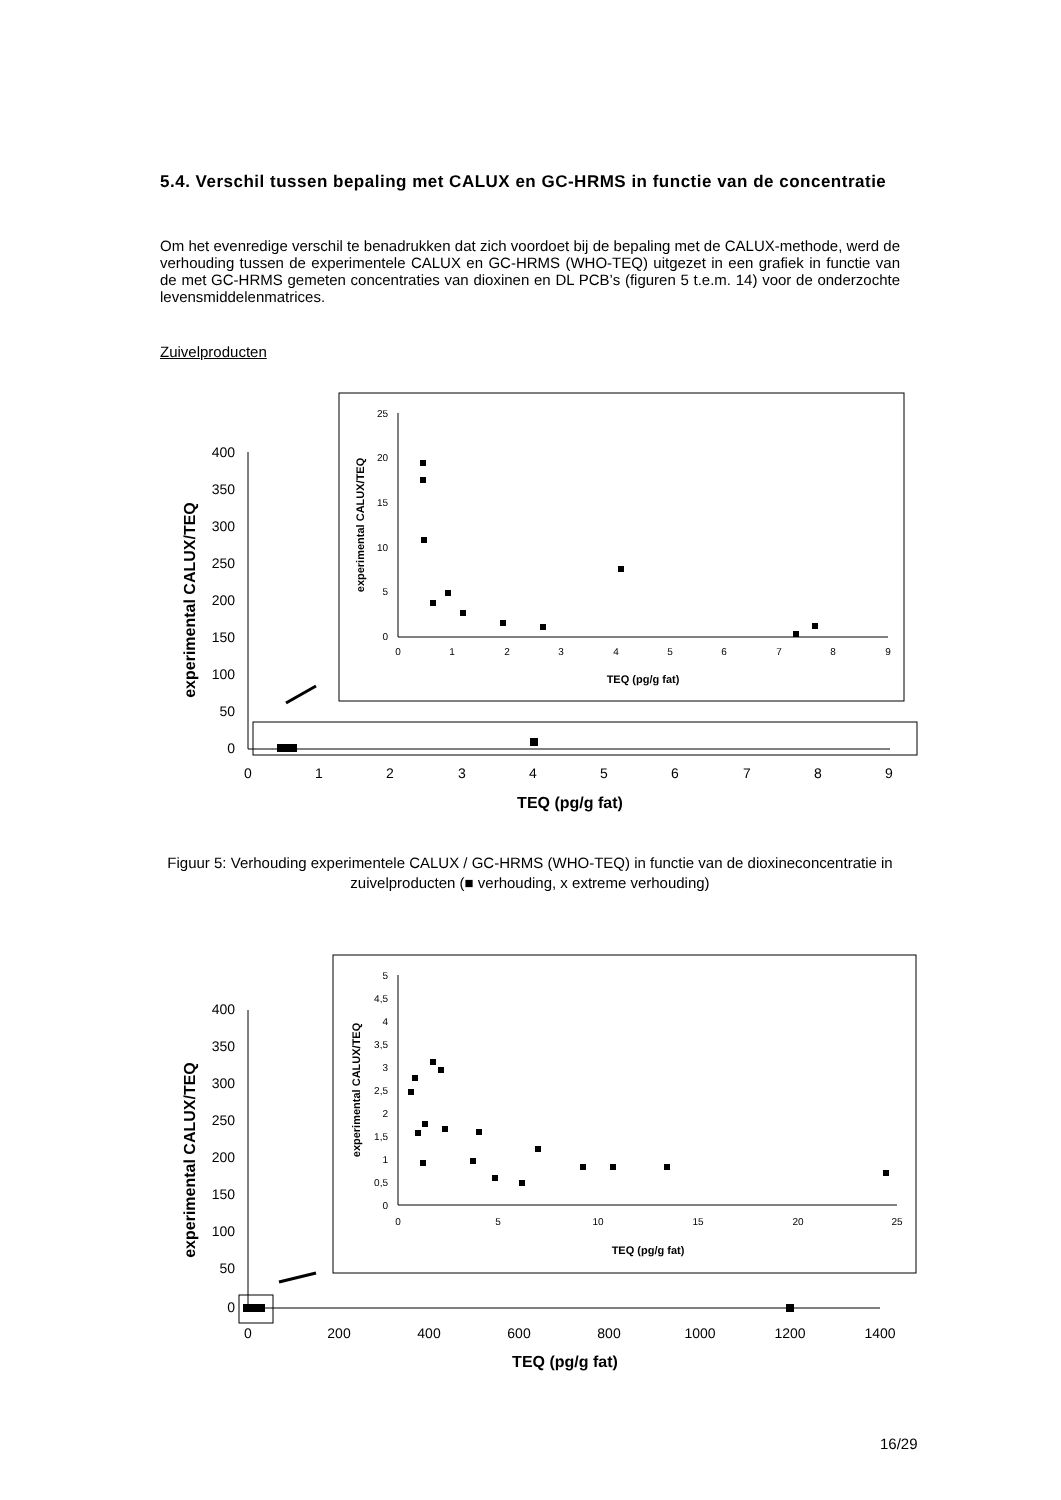5.4. Verschil tussen bepaling met CALUX en GC-HRMS in functie van de concentratie
Om het evenredige verschil te benadrukken dat zich voordoet bij de bepaling met de CALUX-methode, werd de verhouding tussen de experimentele CALUX en GC-HRMS (WHO-TEQ) uitgezet in een grafiek in functie van de met GC-HRMS gemeten concentraties van dioxinen en DL PCB’s (figuren 5 t.e.m. 14) voor de onderzochte levensmiddelenmatrices.
Zuivelproducten
400
350
300
250
200
150
100
50
0
0
1
2
3
4
5
6
7
8
9
TEQ (pg/g fat)
experimental CALUX/TEQ
25
20
15
10
5
0
0
1
2
3
4
5
6
7
8
9
TEQ (pg/g fat)
experimental CALUX/TEQ
Figuur 5: Verhouding experimentele CALUX / GC-HRMS (WHO-TEQ) in functie van de dioxineconcentratie in zuivelproducten (■ verhouding, x extreme verhouding)
400
350
300
250
200
150
100
50
0
0
200
400
600
800
1000
1200
1400
TEQ (pg/g fat)
experimental CALUX/TEQ
5
4,5
4
3,5
3
2,5
2
1,5
1
0,5
0
0
5
10
15
20
25
TEQ (pg/g fat)
experimental CALUX/TEQ
16/29